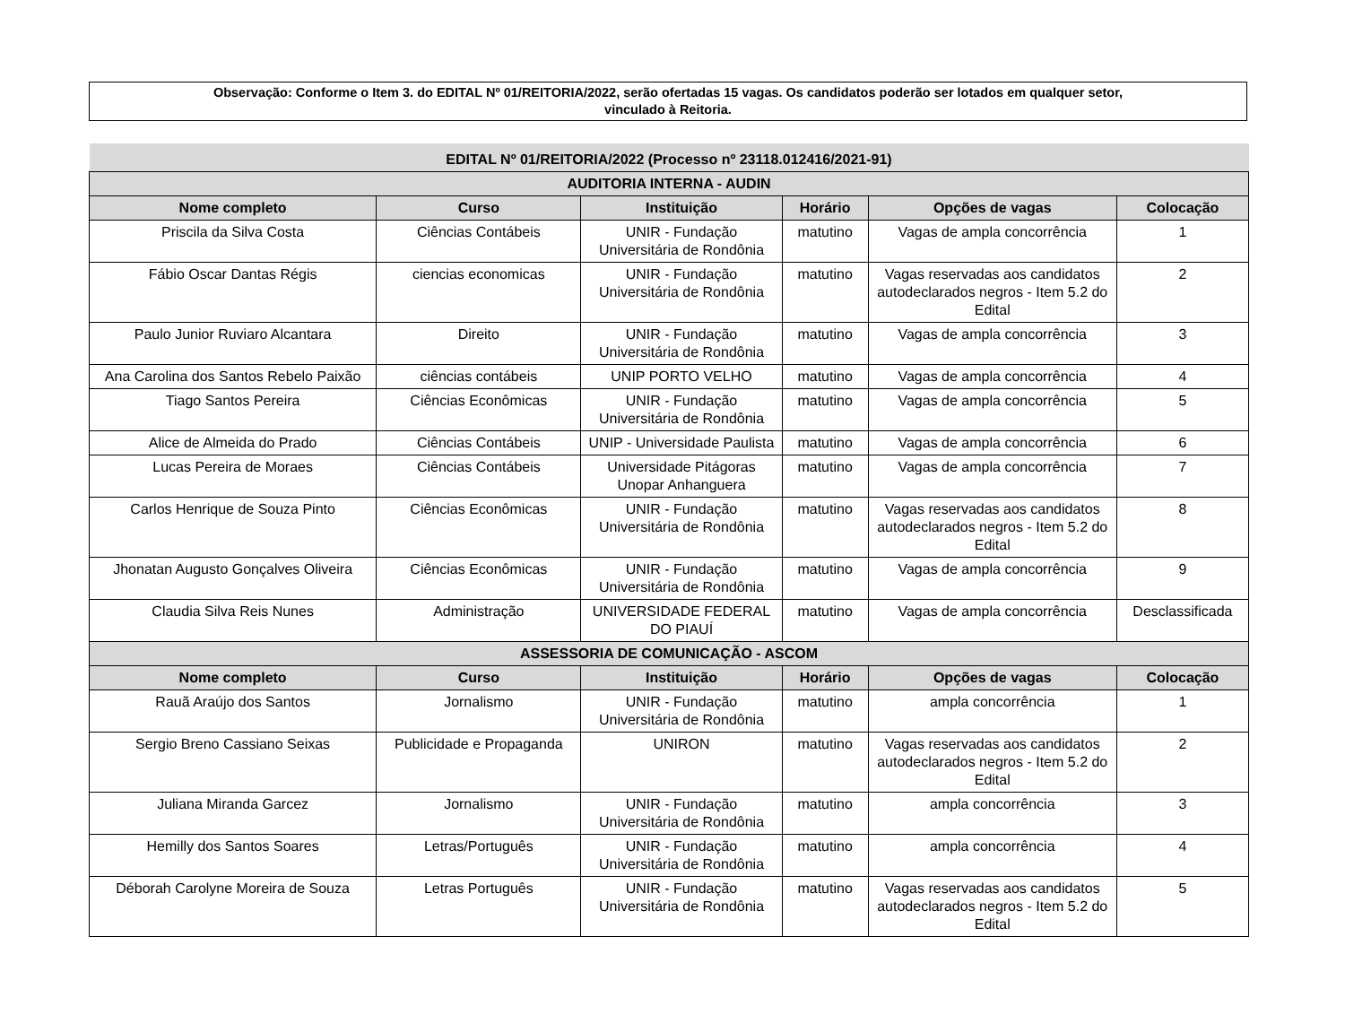Observação: Conforme o Item 3. do EDITAL Nº 01/REITORIA/2022, serão ofertadas 15 vagas. Os candidatos poderão ser lotados em qualquer setor,
vinculado à Reitoria.
| EDITAL Nº 01/REITORIA/2022 (Processo nº 23118.012416/2021-91) | | | | | |
| --- | --- | --- | --- | --- | --- |
| AUDITORIA INTERNA - AUDIN | | | | | |
| Nome completo | Curso | Instituição | Horário | Opções de vagas | Colocação |
| Priscila da Silva Costa | Ciências Contábeis | UNIR - Fundação Universitária de Rondônia | matutino | Vagas de ampla concorrência | 1 |
| Fábio Oscar Dantas Régis | ciencias economicas | UNIR - Fundação Universitária de Rondônia | matutino | Vagas reservadas aos candidatos autodeclarados negros - Item 5.2 do Edital | 2 |
| Paulo Junior Ruviaro Alcantara | Direito | UNIR - Fundação Universitária de Rondônia | matutino | Vagas de ampla concorrência | 3 |
| Ana Carolina dos Santos Rebelo Paixão | ciências contábeis | UNIP PORTO VELHO | matutino | Vagas de ampla concorrência | 4 |
| Tiago Santos Pereira | Ciências Econômicas | UNIR - Fundação Universitária de Rondônia | matutino | Vagas de ampla concorrência | 5 |
| Alice de Almeida do Prado | Ciências Contábeis | UNIP - Universidade Paulista | matutino | Vagas de ampla concorrência | 6 |
| Lucas Pereira de Moraes | Ciências Contábeis | Universidade Pitágoras Unopar Anhanguera | matutino | Vagas de ampla concorrência | 7 |
| Carlos Henrique de Souza Pinto | Ciências Econômicas | UNIR - Fundação Universitária de Rondônia | matutino | Vagas reservadas aos candidatos autodeclarados negros - Item 5.2 do Edital | 8 |
| Jhonatan Augusto Gonçalves Oliveira | Ciências Econômicas | UNIR - Fundação Universitária de Rondônia | matutino | Vagas de ampla concorrência | 9 |
| Claudia Silva Reis Nunes | Administração | UNIVERSIDADE FEDERAL DO PIAUÍ | matutino | Vagas de ampla concorrência | Desclassificada |
| ASSESSORIA DE COMUNICAÇÃO - ASCOM | | | | | |
| Nome completo | Curso | Instituição | Horário | Opções de vagas | Colocação |
| Rauã Araújo dos Santos | Jornalismo | UNIR - Fundação Universitária de Rondônia | matutino | ampla concorrência | 1 |
| Sergio Breno Cassiano Seixas | Publicidade e Propaganda | UNIRON | matutino | Vagas reservadas aos candidatos autodeclarados negros - Item 5.2 do Edital | 2 |
| Juliana Miranda Garcez | Jornalismo | UNIR - Fundação Universitária de Rondônia | matutino | ampla concorrência | 3 |
| Hemilly dos Santos Soares | Letras/Português | UNIR - Fundação Universitária de Rondônia | matutino | ampla concorrência | 4 |
| Déborah Carolyne Moreira de Souza | Letras Português | UNIR - Fundação Universitária de Rondônia | matutino | Vagas reservadas aos candidatos autodeclarados negros - Item 5.2 do Edital | 5 |